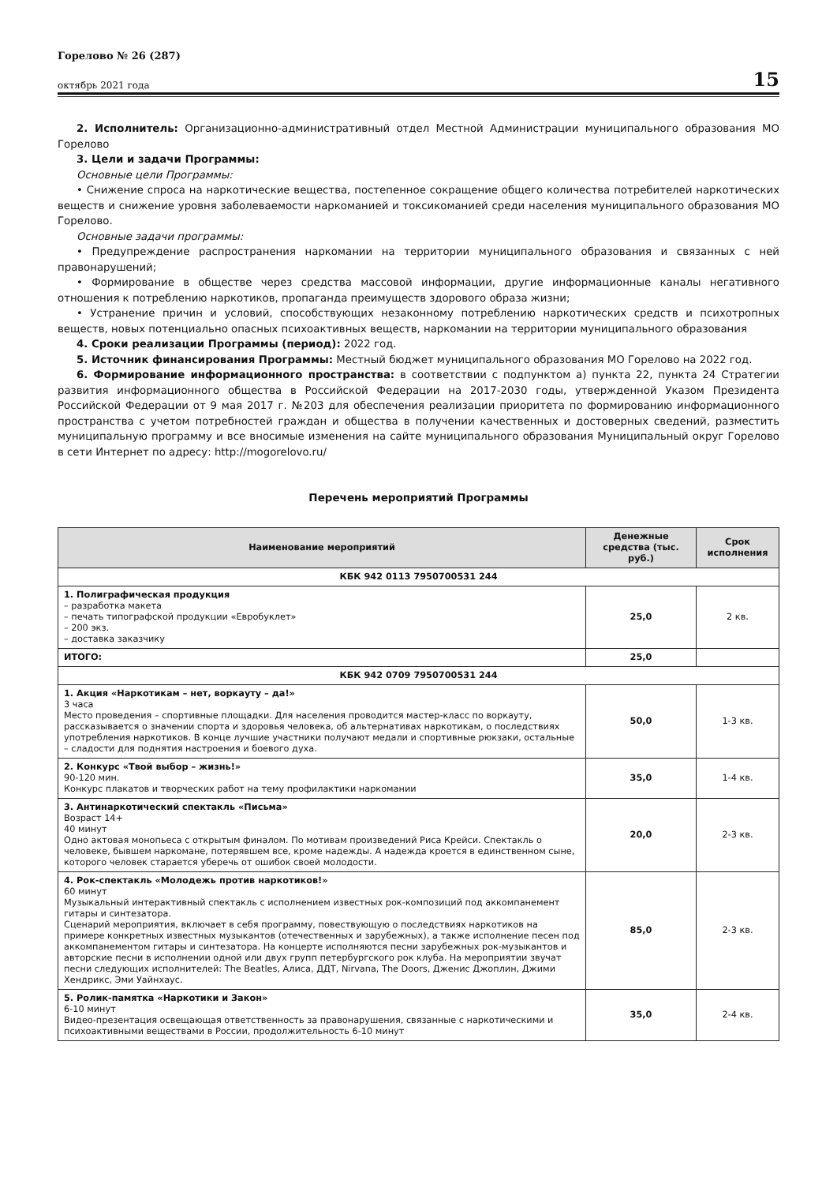Горелово № 26 (287)
октябрь 2021 года
15
2. Исполнитель: Организационно-административный отдел Местной Администрации муниципального образования МО Горелово
3. Цели и задачи Программы:
Основные цели Программы:
• Снижение спроса на наркотические вещества, постепенное сокращение общего количества потребителей наркотических веществ и снижение уровня заболеваемости наркоманией и токсикоманией среди населения муниципального образования МО Горелово.
Основные задачи программы:
• Предупреждение распространения наркомании на территории муниципального образования и связанных с ней правонарушений;
• Формирование в обществе через средства массовой информации, другие информационные каналы негативного отношения к потреблению наркотиков, пропаганда преимуществ здорового образа жизни;
• Устранение причин и условий, способствующих незаконному потреблению наркотических средств и психотропных веществ, новых потенциально опасных психоактивных веществ, наркомании на территории муниципального образования
4. Сроки реализации Программы (период): 2022 год.
5. Источник финансирования Программы: Местный бюджет муниципального образования МО Горелово на 2022 год.
6. Формирование информационного пространства: в соответствии с подпунктом а) пункта 22, пункта 24 Стратегии развития информационного общества в Российской Федерации на 2017-2030 годы, утвержденной Указом Президента Российской Федерации от 9 мая 2017 г. №203 для обеспечения реализации приоритета по формированию информационного пространства с учетом потребностей граждан и общества в получении качественных и достоверных сведений, разместить муниципальную программу и все вносимые изменения на сайте муниципального образования Муниципальный округ Горелово в сети Интернет по адресу: http://mogorelovo.ru/
Перечень мероприятий Программы
| Наименование мероприятий | Денежные средства (тыс. руб.) | Срок исполнения |
| --- | --- | --- |
| КБК 942 0113 7950700531 244 | | |
| 1. Полиграфическая продукция – разработка макета – печать типографской продукции «Евробуклет» – 200 экз. – доставка заказчику | 25,0 | 2 кв. |
| ИТОГО: | 25,0 | |
| КБК 942 0709 7950700531 244 | | |
| 1. Акция «Наркотикам – нет, воркауту – да!» 3 часа Место проведения – спортивные площадки. Для населения проводится мастер-класс по воркауту, рассказывается о значении спорта и здоровья человека, об альтернативах наркотикам, о последствиях употребления наркотиков. В конце лучшие участники получают медали и спортивные рюкзаки, остальные – сладости для поднятия настроения и боевого духа. | 50,0 | 1-3 кв. |
| 2. Конкурс «Твой выбор – жизнь!» 90-120 мин. Конкурс плакатов и творческих работ на тему профилактики наркомании | 35,0 | 1-4 кв. |
| 3. Антинаркотический спектакль «Письма» Возраст 14+ 40 минут Одно актовая монопьеса с открытым финалом. По мотивам произведений Риса Крейси. Спектакль о человеке, бывшем наркомане, потерявшем все, кроме надежды. А надежда кроется в единственном сыне, которого человек старается уберечь от ошибок своей молодости. | 20,0 | 2-3 кв. |
| 4. Рок-спектакль «Молодежь против наркотиков!» 60 минут Музыкальный интерактивный спектакль с исполнением известных рок-композиций под аккомпанемент гитары и синтезатора. Сценарий мероприятия, включает в себя программу, повествующую о последствиях наркотиков на примере конкретных известных музыкантов (отечественных и зарубежных), а также исполнение песен под аккомпанементом гитары и синтезатора. На концерте исполняются песни зарубежных рок-музыкантов и авторские песни в исполнении одной или двух групп петербургского рок клуба. На мероприятии звучат песни следующих исполнителей: The Beatles, Алиса, ДДТ, Nirvana, The Doors, Дженис Джоплин, Джими Хендрикс, Эми Уайнхаус. | 85,0 | 2-3 кв. |
| 5. Ролик-памятка «Наркотики и Закон» 6-10 минут Видео-презентация освещающая ответственность за правонарушения, связанные с наркотическими и психоактивными веществами в России, продолжительность 6-10 минут | 35,0 | 2-4 кв. |